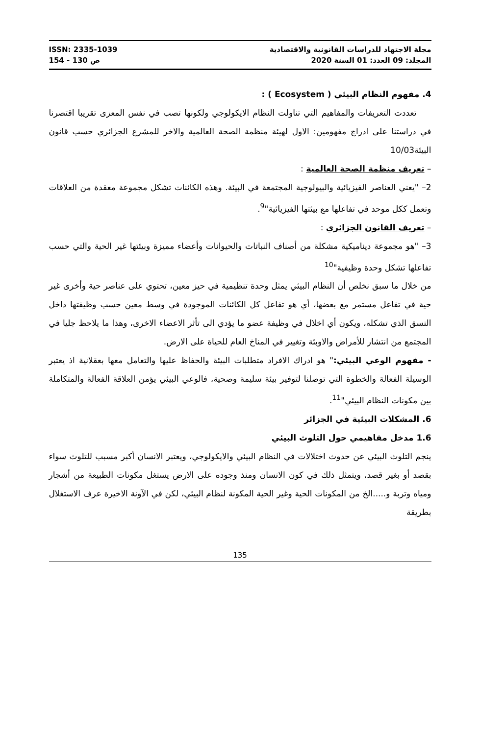مجلة الاجتهاد للدراسات القانونية والاقتصادية
المجلد: 09 العدد: 01 السنة 2020
ISSN: 2335-1039
ص 130 - 154
4. مفهوم النظام البيئي ( Ecosystem ) :
تعددت التعريفات والمفاهيم التي تناولت النظام الايكولوجي ولكونها تصب في نفس المعزى تقريبا اقتصرنا في دراستنا على ادراج مفهومين: الاول لهيئة منظمة الصحة العالمية والاخر للمشرع الجزائري حسب قانون البيئة10/03
– تعريف منظمة الصحة العالمية :
2– "يعني العناصر الفيزيائية والبيولوجية المجتمعة في البيئة. وهذه الكائنات تشكل مجموعة معقدة من العلاقات وتعمل ككل موحد في تفاعلها مع بيئتها الفيزيائية"<sup>9</sup>.
– تعريف القانون الجزائري :
3– "هو مجموعة ديناميكية مشكلة من أصناف النباتات والحيوانات وأعضاء مميزة وبيئتها غير الحية والتي حسب تفاعلها تشكل وحدة وظيفية"<sup>10</sup>
من خلال ما سبق نخلص أن النظام البيئي يمثل وحدة تنظيمية في حيز معين، تحتوي على عناصر حية وأخرى غير حية في تفاعل مستمر مع بعضها، أي هو تفاعل كل الكائنات الموجودة في وسط معين حسب وظيفتها داخل النسق الذي تشكله، ويكون أي اخلال في وظيفة عضو ما يؤدي الى تأثر الاعضاء الاخرى، وهذا ما يلاحظ جليا في المجتمع من انتشار للأمراض والاوبئة وتغيير في المناخ العام للحياة على الارض.
- مفهوم الوعي البيئي:" هو ادراك الافراد متطلبات البيئة والحفاظ عليها والتعامل معها بعقلانية اذ يعتبر الوسيلة الفعالة والخطوة التي توصلنا لتوفير بيئة سليمة وصحية، فالوعي البيئي يؤمن العلاقة الفعالة والمتكاملة بين مكونات النظام البيئي"<sup>11</sup>.
6. المشكلات البيئية في الجزائر
1.6 مدخل مفاهيمي حول التلوث البيئي
ينجم التلوث البيئي عن حدوث اختلالات في النظام البيئي والايكولوجي، ويعتبر الانسان أكبر مسبب للتلوث سواء بقصد أو بغير قصد، ويتمثل ذلك في كون الانسان ومنذ وجوده على الارض يستغل مكونات الطبيعة من أشجار ومياه وتربة و.....الخ من المكونات الحية وغير الحية المكونة لنظام البيئي، لكن في الآونة الاخيرة عرف الاستغلال بطريقة
135